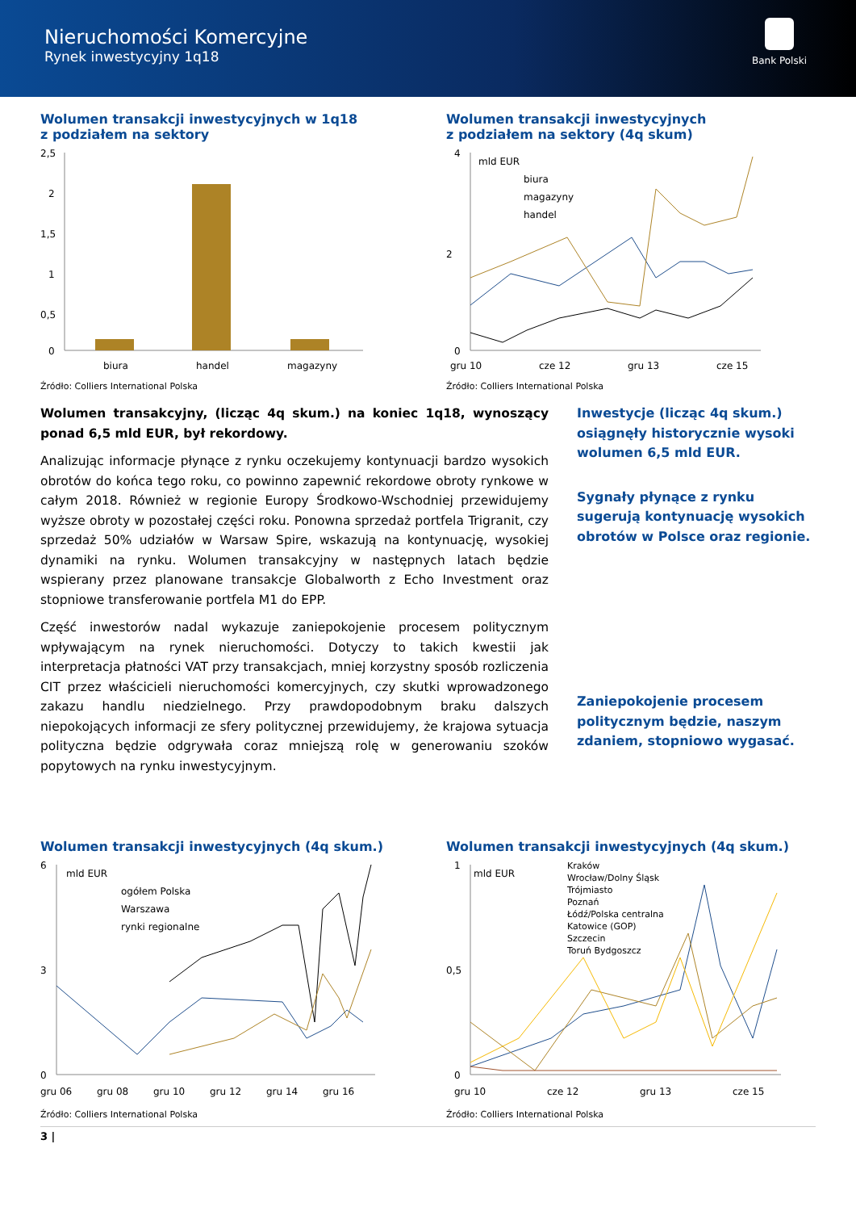Nieruchomości Komercyjne
Rynek inwestycyjny 1q18
Bank Polski
Wolumen transakcji inwestycyjnych w 1q18
z podziałem na sektory
2,5
2
1,5
1
0,5
0
biura
handel
magazyny
Źródło: Colliers International Polska
Wolumen transakcji inwestycyjnych
z podziałem na sektory (4q skum)
4
2
0
mld EUR
biura
magazyny
handel
gru 10
cze 12
gru 13
cze 15
Źródło: Colliers International Polska
Wolumen transakcyjny, (licząc 4q skum.) na koniec 1q18, wynoszący ponad 6,5 mld EUR, był rekordowy.
Analizując informacje płynące z rynku oczekujemy kontynuacji bardzo wysokich obrotów do końca tego roku, co powinno zapewnić rekordowe obroty rynkowe w całym 2018. Również w regionie Europy Środkowo-Wschodniej przewidujemy wyższe obroty w pozostałej części roku. Ponowna sprzedaż portfela Trigranit, czy sprzedaż 50% udziałów w Warsaw Spire, wskazują na kontynuację, wysokiej dynamiki na rynku. Wolumen transakcyjny w następnych latach będzie wspierany przez planowane transakcje Globalworth z Echo Investment oraz stopniowe transferowanie portfela M1 do EPP.
Część inwestorów nadal wykazuje zaniepokojenie procesem politycznym wpływającym na rynek nieruchomości. Dotyczy to takich kwestii jak interpretacja płatności VAT przy transakcjach, mniej korzystny sposób rozliczenia CIT przez właścicieli nieruchomości komercyjnych, czy skutki wprowadzonego zakazu handlu niedzielnego. Przy prawdopodobnym braku dalszych niepokojących informacji ze sfery politycznej przewidujemy, że krajowa sytuacja polityczna będzie odgrywała coraz mniejszą rolę w generowaniu szoków popytowych na rynku inwestycyjnym.
Inwestycje (licząc 4q skum.) osiągnęły historycznie wysoki wolumen 6,5 mld EUR.
Sygnały płynące z rynku sugerują kontynuację wysokich obrotów w Polsce oraz regionie.
Zaniepokojenie procesem politycznym będzie, naszym zdaniem, stopniowo wygasać.
Wolumen transakcji inwestycyjnych (4q skum.)
6
3
0
mld EUR
ogółem Polska
Warszawa
rynki regionalne
gru 06
gru 08
gru 10
gru 12
gru 14
gru 16
Źródło: Colliers International Polska
Wolumen transakcji inwestycyjnych (4q skum.)
1
0,5
0
mld EUR
Kraków
Wrocław/Dolny Śląsk
Trójmiasto
Poznań
Łódź/Polska centralna
Katowice (GOP)
Szczecin
Toruń Bydgoszcz
gru 10
cze 12
gru 13
cze 15
Źródło: Colliers International Polska
3 |